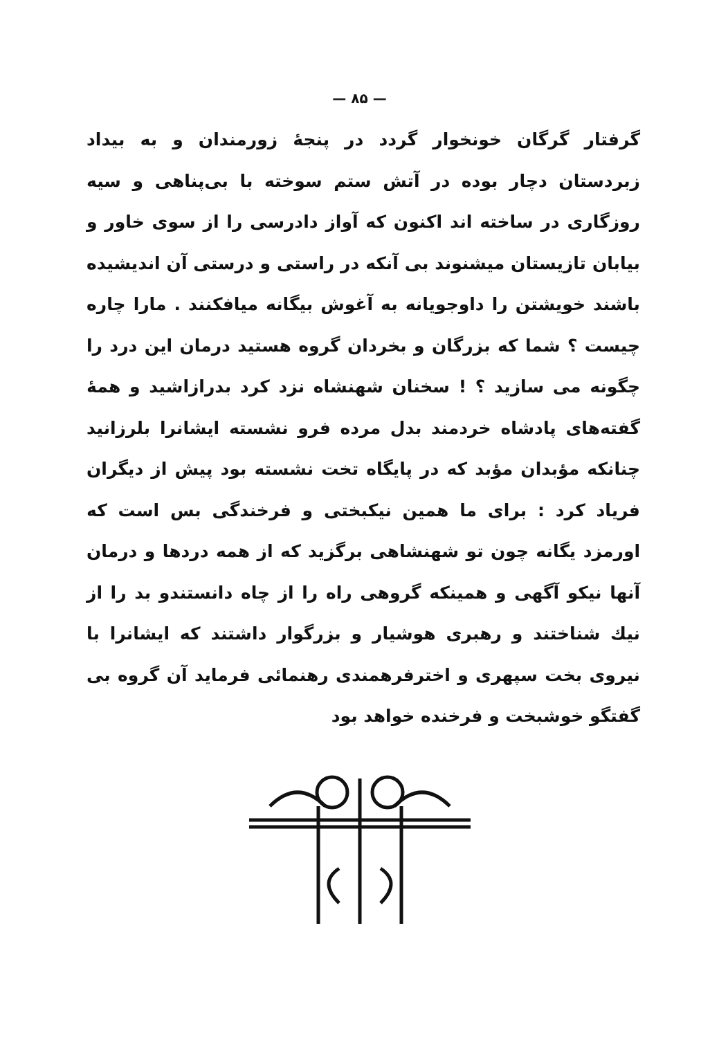— ۸۵ —
گرفتار گرگان خونخوار گردد در پنجهٔ زورمندان و به بیداد زبردستان دچار بوده در آتش ستم سوخته با بی‌پناهی و سیه روزگاری در ساخته اند اکنون که آواز دادرسی را از سوی خاور و بیابان تازیستان میشنوند بی آنکه در راستی و درستی آن اندیشیده باشند خویشتن را داوجویانه به آغوش بیگانه میافکنند . مارا چاره چیست ؟ شما که بزرگان و بخردان گروه هستید درمان این درد را چگونه می سازید ؟ ! سخنان شهنشاه نزد کرد بدرازاشید و همهٔ گفته‌های پادشاه خردمند بدل مرده فرو نشسته ایشانرا بلرزانید چنانکه مؤبدان مؤبد که در پایگاه تخت نشسته بود پیش از دیگران فریاد کرد : برای ما همین نیکبختی و فرخندگی بس است که اورمزد یگانه چون تو شهنشاهی برگزید که از همه دردها و درمان آنها نیکو آگهی و همینکه گروهی راه را از چاه دانستندو بد را از نیك شناختند و رهبری هوشیار و بزرگوار داشتند که ایشانرا با نیروی بخت سپهری و اخترفرهمندی رهنمائی فرماید آن گروه بی گفتگو خوشبخت و فرخنده خواهد بود